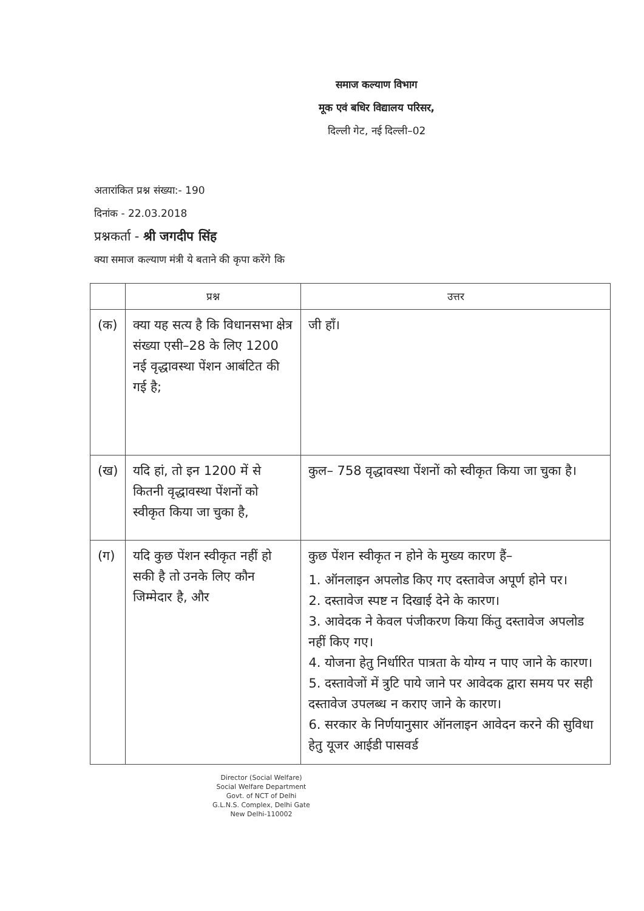समाज कल्याण विभाग
मूक एवं बधिर विद्यालय परिसर,
दिल्ली गेट, नई दिल्ली–02
अतारांकित प्रश्न संख्या:- 190
दिनांक - 22.03.2018
प्रश्नकर्ता - श्री जगदीप सिंह
क्या समाज कल्याण मंत्री ये बताने की कृपा करेंगे कि
| | प्रश्न | उत्तर |
| --- | --- | --- |
| (क) | क्या यह सत्य है कि विधानसभा क्षेत्र संख्या एसी–28 के लिए 1200 नई वृद्धावस्था पेंशन आबंटित की गई है; | जी हाँ। |
| (ख) | यदि हां, तो इन 1200 में से कितनी वृद्धावस्था पेंशनों को स्वीकृत किया जा चुका है, | कुल– 758 वृद्धावस्था पेंशनों को स्वीकृत किया जा चुका है। |
| (ग) | यदि कुछ पेंशन स्वीकृत नहीं हो सकी है तो उनके लिए कौन जिम्मेदार है, और | कुछ पेंशन स्वीकृत न होने के मुख्य कारण हैं– 1. ऑनलाइन अपलोड किए गए दस्तावेज अपूर्ण होने पर। 2. दस्तावेज स्पष्ट न दिखाई देने के कारण। 3. आवेदक ने केवल पंजीकरण किया किंतु दस्तावेज अपलोड नहीं किए गए। 4. योजना हेतु निर्धारित पात्रता के योग्य न पाए जाने के कारण। 5. दस्तावेजों में त्रुटि पाये जाने पर आवेदक द्वारा समय पर सही दस्तावेज उपलब्ध न कराए जाने के कारण। 6. सरकार के निर्णयानुसार ऑनलाइन आवेदन करने की सुविधा हेतु यूजर आईडी पासवर्ड |
Director (Social Welfare)
Social Welfare Department
Govt. of NCT of Delhi
G.L.N.S. Complex, Delhi Gate
New Delhi-110002